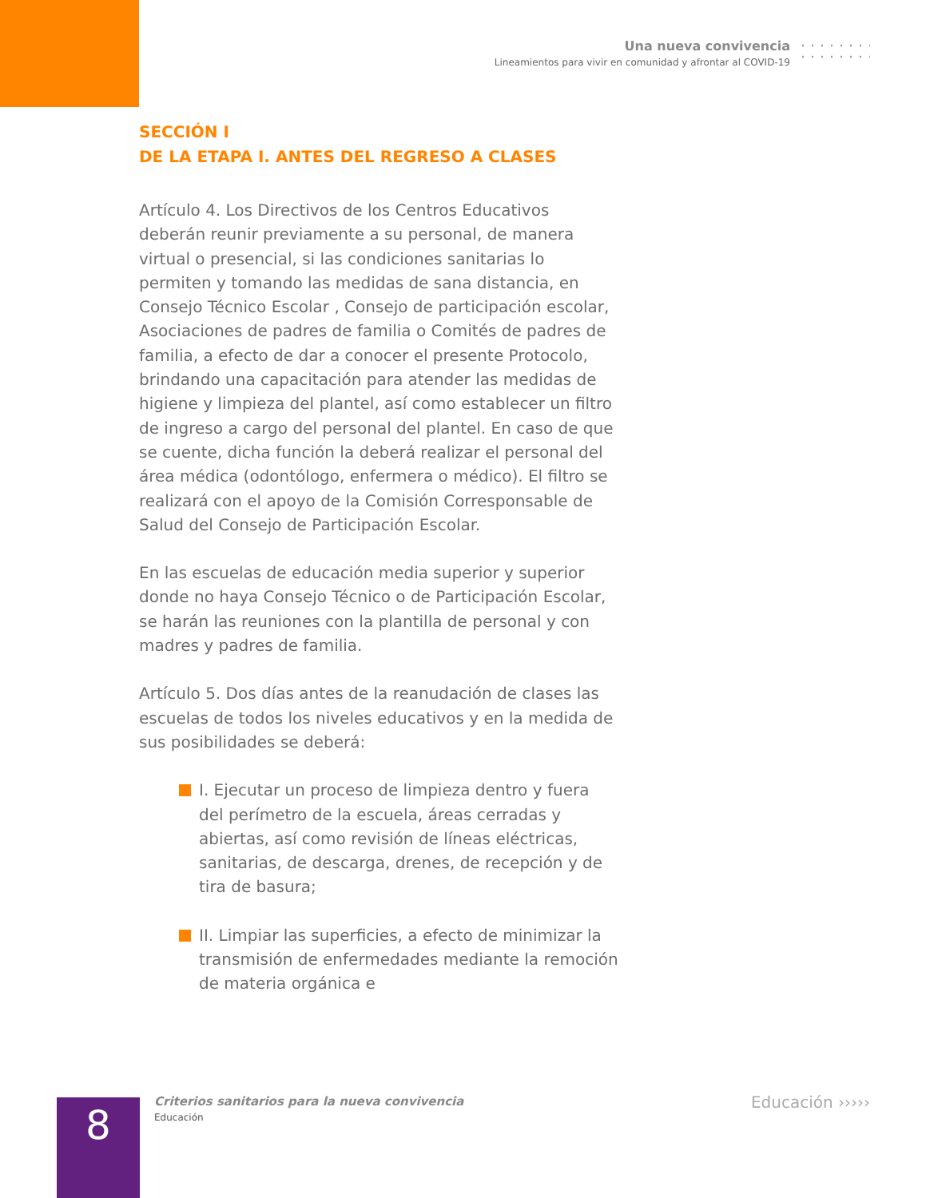Una nueva convivencia
Lineamientos para vivir en comunidad y afrontar al COVID-19
SECCIÓN I
DE LA ETAPA I. ANTES DEL REGRESO A CLASES
Artículo 4. Los Directivos de los Centros Educativos deberán reunir previamente a su personal, de manera virtual o presencial, si las condiciones sanitarias lo permiten y tomando las medidas de sana distancia, en Consejo Técnico Escolar , Consejo de participación escolar, Asociaciones de padres de familia o Comités de padres de familia, a efecto de dar a conocer el presente Protocolo, brindando una capacitación para atender las medidas de higiene y limpieza del plantel, así como establecer un filtro de ingreso a cargo del personal del plantel. En caso de que se cuente, dicha función la deberá realizar el personal del área médica (odontólogo, enfermera o médico). El filtro se realizará con el apoyo de la Comisión Corresponsable de Salud del Consejo de Participación Escolar.
En las escuelas de educación media superior y superior donde no haya Consejo Técnico o de Participación Escolar, se harán las reuniones con la plantilla de personal y con madres y padres de familia.
Artículo 5. Dos días antes de la reanudación de clases las escuelas de todos los niveles educativos y en la medida de sus posibilidades se deberá:
I. Ejecutar un proceso de limpieza dentro y fuera del perímetro de la escuela, áreas cerradas y abiertas, así como revisión de líneas eléctricas, sanitarias, de descarga, drenes, de recepción y de tira de basura;
II. Limpiar las superficies, a efecto de minimizar la transmisión de enfermedades mediante la remoción de materia orgánica e
8
Criterios sanitarios para la nueva convivencia
Educación
Educación ›››››